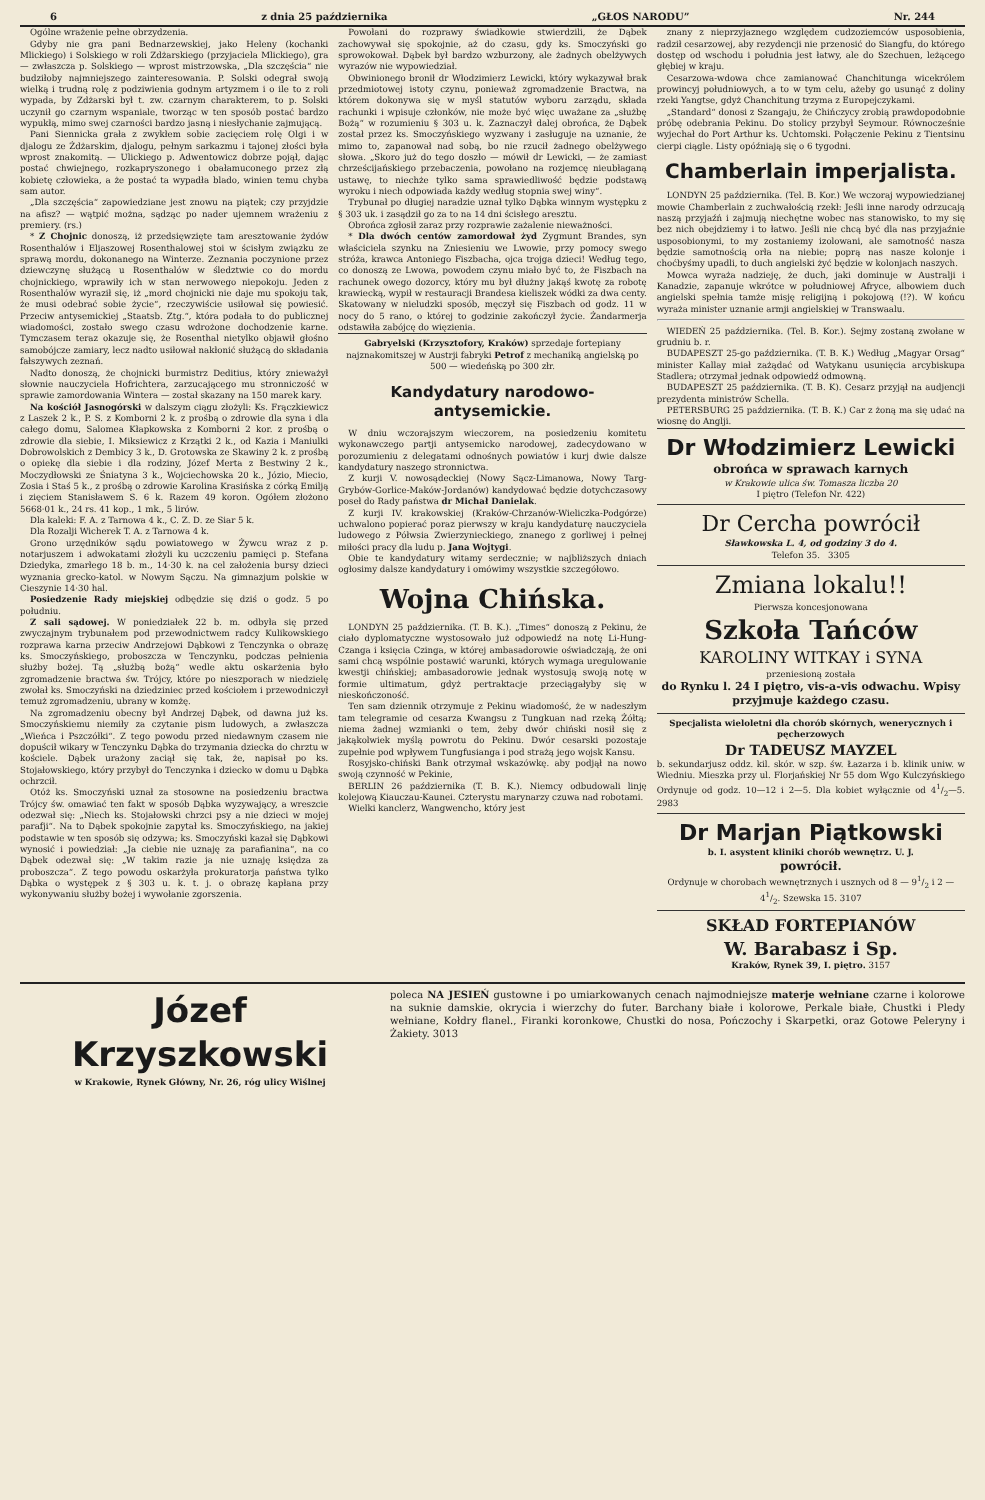6 z dnia 25 października „GŁOS NARODU” Nr. 244
Ogólne wrażenie pełne obrzydzenia.
Gdyby nie gra pani Bednarzewskiej, jako Heleny (kochanki Mlickiego) i Solskiego w roli Zdżarskiego (przyjaciela Mlickiego), gra — zwłaszcza p. Solskiego — wprost mistrzowska, „Dla szczęścia“ nie budziłoby najmniejszego zainteresowania. P. Solski odegrał swoją wielką i trudną rolę z podziwienia godnym artyzmem i o ile to z roli wypada, by Zdżarski był t. zw. czarnym charakterem, to p. Solski uczynił go czarnym wspaniale, tworząc w ten sposób postać bardzo wypukłą, mimo swej czarności bardzo jasną i niesłychanie zajmującą.
Pani Siennicka grała z zwykłem sobie zacięciem rolę Olgi i w djalogu ze Żdżarskim, djalogu, pełnym sarkazmu i tajonej złości była wprost znakomitą. — Ulickiego p. Adwentowicz dobrze pojął, dając postać chwiejnego, rozkapryszonego i obałamuconego przez złą kobietę człowieka, a że postać ta wypadła blado, winien temu chyba sam autor.
„Dla szczęścia“ zapowiedziane jest znowu na piątek; czy przyjdzie na afisz? — wątpić można, sądząc po nader ujemnem wrażeniu z premiery. (rs.)
* Z Chojnic donoszą, iż przedsięwzięte tam aresztowanie żydów Rosenthalów i Eljaszowej Rosenthalowej stoi w ścisłym związku ze sprawą mordu, dokonanego na Winterze. Zeznania poczynione przez dziewczynę służącą u Rosenthalów w śledztwie co do mordu chojnickiego, wprawiły ich w stan nerwowego niepokoju. Jeden z Rosenthalów wyraził się, iż „mord chojnicki nie daje mu spokoju tak, że musi odebrać sobie życie“, rzeczywiście usiłował się powiesić. Przeciw antysemickiej „Staatsb. Ztg.“, która podała to do publicznej wiadomości, zostało swego czasu wdrożone dochodzenie karne. Tymczasem teraz okazuje się, że Rosenthal nietylko objawił głośno samobójcze zamiary, lecz nadto usiłował nakłonić służącą do składania fałszywych zeznań.
Nadto donoszą, że chojnicki burmistrz Deditius, który znieważył słownie nauczyciela Hofrichtera, zarzucającego mu stronniczość w sprawie zamordowania Wintera — został skazany na 150 marek kary.
Na kościół Jasnogórski w dalszym ciągu złożyli: Ks. Frączkiewicz z Laszek 2 k., P. S. z Komborni 2 k. z prośbą o zdrowie dla syna i dla całego domu, Salomea Kłapkowska z Komborni 2 kor. z prośbą o zdrowie dla siebie, I. Miksiewicz z Krzątki 2 k., od Kazia i Maniulki Dobrowolskich z Dembicy 3 k., D. Grotowska ze Skawiny 2 k. z prośbą o opiekę dla siebie i dla rodziny, Józef Merta z Bestwiny 2 k., Moczydłowski ze Śniatyna 3 k., Wojciechowska 20 k., Józio, Miecio, Zosia i Staś 5 k., z prośbą o zdrowie Karolina Krasińska z córką Emilją i zięciem Stanisławem S. 6 k. Razem 49 koron. Ogółem złożono 5668·01 k., 24 rs. 41 kop., 1 mk., 5 lirów.
Dla kaleki: F. A. z Tarnowa 4 k., C. Z. D. ze Siar 5 k.
Dla Rozalji Wicherek T. A. z Tarnowa 4 k.
Grono urzędników sądu powiatowego w Żywcu wraz z p. notarjuszem i adwokatami złożyli ku uczczeniu pamięci p. Stefana Dziedyka, zmarłego 18 b. m., 14·30 k. na cel założenia bursy dzieci wyznania grecko-katol. w Nowym Sączu. Na gimnazjum polskie w Cieszynie 14·30 hal.
Posiedzenie Rady miejskiej odbędzie się dziś o godz. 5 po południu.
Z sali sądowej. W poniedziałek 22 b. m. odbyła się przed zwyczajnym trybunałem pod przewodnictwem radcy Kulikowskiego rozprawa karna przeciw Andrzejowi Dąbkowi z Tenczynka o obrazę ks. Smoczyńskiego, proboszcza w Tenczynku, podczas pełnienia służby bożej. Tą „służbą bożą“ wedle aktu oskarżenia było zgromadzenie bractwa św. Trójcy, które po nieszporach w niedzielę zwołał ks. Smoczyński na dziedziniec przed kościołem i przewodniczył temuż zgromadzeniu, ubrany w komżę.
Na zgromadzeniu obecny był Andrzej Dąbek, od dawna już ks. Smoczyńskiemu niemiły za czytanie pism ludowych, a zwłaszcza „Wieńca i Pszczółki“. Z tego powodu przed niedawnym czasem nie dopuścił wikary w Tenczynku Dąbka do trzymania dziecka do chrztu w kościele. Dąbek urażony zaciął się tak, że, napisał po ks. Stojałowskiego, który przybył do Tenczynka i dziecko w domu u Dąbka ochrzcił.
Otóż ks. Smoczyński uznał za stosowne na posiedzeniu bractwa Trójcy św. omawiać ten fakt w sposób Dąbka wyzywający, a wreszcie odezwał się: „Niech ks. Stojałowski chrzci psy a nie dzieci w mojej parafji“. Na to Dąbek spokojnie zapytał ks. Smoczyńskiego, na jakiej podstawie w ten sposób się odzywa; ks. Smoczyński kazał się Dąbkowi wynosić i powiedział: „Ja ciebie nie uznaję za parafianina“, na co Dąbek odezwał się: „W takim razie ja nie uznaję księdza za proboszcza“. Z tego powodu oskarżyła prokuratorja państwa tylko Dąbka o występek z § 303 u. k. t. j. o obrazę kapłana przy wykonywaniu służby bożej i wywołanie zgorszenia.
Powołani do rozprawy świadkowie stwierdzili, że Dąbek zachowywał się spokojnie, aż do czasu, gdy ks. Smoczyński go sprowokował. Dąbek był bardzo wzburzony, ale żadnych obelżywych wyrazów nie wypowiedział.
Obwinionego bronił dr Włodzimierz Lewicki, który wykazywał brak przedmiotowej istoty czynu, ponieważ zgromadzenie Bractwa, na którem dokonywa się w myśl statutów wyboru zarządu, składa rachunki i wpisuje członków, nie może być więc uważane za „służbę Bożą“ w rozumieniu § 303 u. k. Zaznaczył dalej obrońca, że Dąbek został przez ks. Smoczyńskiego wyzwany i zasługuje na uznanie, że mimo to, zapanował nad sobą, bo nie rzucił żadnego obelżywego słowa. „Skoro już do tego doszło — mówił dr Lewicki, — że zamiast chrześcijańskiego przebaczenia, powołano na rozjemcę nieubłaganą ustawę, to niechże tylko sama sprawiedliwość będzie podstawą wyroku i niech odpowiada każdy według stopnia swej winy“.
Trybunał po długiej naradzie uznał tylko Dąbka winnym występku z § 303 uk. i zasądził go za to na 14 dni ścisłego aresztu.
Obrońca zgłosił zaraz przy rozprawie zażalenie nieważności.
* Dla dwóch centów zamordował żyd Zygmunt Brandes, syn właściciela szynku na Zniesieniu we Lwowie, przy pomocy swego stróża, krawca Antoniego Fiszbacha, ojca trojga dzieci! Według tego, co donoszą ze Lwowa, powodem czynu miało być to, że Fiszbach na rachunek owego dozorcy, który mu był dłużny jakąś kwotę za robotę krawiecką, wypił w restauracji Brandesa kieliszek wódki za dwa centy. Skatowany w nieludzki sposób, męczył się Fiszbach od godz. 11 w nocy do 5 rano, o której to godzinie zakończył życie. Żandarmerja odstawiła zabójcę do więzienia.
Gabryelski (Krzysztofory, Kraków) sprzedaje fortepiany najznakomitszej w Austrji fabryki Petrof z mechaniką angielską po 500 — wiedeńską po 300 złr.
Kandydatury narodowo-antysemickie.
W dniu wczorajszym wieczorem, na posiedzeniu komitetu wykonawczego partji antysemicko narodowej, zadecydowano w porozumieniu z delegatami odnośnych powiatów i kurj dwie dalsze kandydatury naszego stronnictwa.
Z kurji V. nowosądeckiej (Nowy Sącz-Limanowa, Nowy Targ-Grybów-Gorlice-Maków-Jordanów) kandydować będzie dotychczasowy poseł do Rady państwa dr Michał Danielak.
Z kurji IV. krakowskiej (Kraków-Chrzanów-Wieliczka-Podgórze) uchwalono popierać poraz pierwszy w kraju kandydaturę nauczyciela ludowego z Półwsia Zwierzynieckiego, znanego z gorliwej i pełnej miłości pracy dla ludu p. Jana Wojtygi.
Obie te kandydatury witamy serdecznie; w najbliższych dniach ogłosimy dalsze kandydatury i omówimy wszystkie szczegółowo.
Wojna Chińska.
LONDYN 25 października. (T. B. K.). „Times“ donoszą z Pekinu, że ciało dyplomatyczne wystosowało już odpowiedź na notę Li-Hung-Czanga i księcia Czinga, w której ambasadorowie oświadczają, że oni sami chcą wspólnie postawić warunki, których wymaga uregulowanie kwestji chińskiej; ambasadorowie jednak wystosują swoją notę w formie ultimatum, gdyż pertraktacje przeciągałyby się w nieskończoność.
Ten sam dziennik otrzymuje z Pekinu wiadomość, że w nadeszłym tam telegramie od cesarza Kwangsu z Tungkuan nad rzeką Żółtą; niema żadnej wzmianki o tem, żeby dwór chiński nosił się z jakąkolwiek myślą powrotu do Pekinu. Dwór cesarski pozostaje zupełnie pod wpływem Tungfusianga i pod strażą jego wojsk Kansu.
Rosyjsko-chiński Bank otrzymał wskazówkę. aby podjął na nowo swoją czynność w Pekinie,
BERLIN 26 października (T. B. K.). Niemcy odbudowali linję kolejową Kiauczau-Kaunei. Czterystu marynarzy czuwa nad robotami.
Wielki kanclerz, Wangwencho, który jest
znany z nieprzyjaznego względem cudzoziemców usposobienia, radził cesarzowej, aby rezydencji nie przenosić do Siangfu, do którego dostęp od wschodu i południa jest łatwy, ale do Szechuen, leżącego głębiej w kraju.
Cesarzowa-wdowa chce zamianować Chanchitunga wicekrólem prowincyj południowych, a to w tym celu, ażeby go usunąć z doliny rzeki Yangtse, gdyż Chanchitung trzyma z Europejczykami.
„Standard“ donosi z Szangaju, że Chińczycy zrobią prawdopodobnie próbę odebrania Pekinu. Do stolicy przybył Seymour. Równocześnie wyjechał do Port Arthur ks. Uchtomski. Połączenie Pekinu z Tientsinu cierpi ciągle. Listy opóźniają się o 6 tygodni.
Chamberlain imperjalista.
LONDYN 25 października. (Tel. B. Kor.) We wczoraj wypowiedzianej mowie Chamberlain z zuchwałością rzekł: Jeśli inne narody odrzucają naszą przyjaźń i zajmują niechętne wobec nas stanowisko, to my się bez nich obejdziemy i to łatwo. Jeśli nie chcą być dla nas przyjaźnie usposobionymi, to my zostaniemy izolowani, ale samotność nasza będzie samotnością orła na niebie; poprą nas nasze kolonje i choćbyśmy upadli, to duch angielski żyć będzie w kolonjach naszych.
Mowca wyraża nadzieję, że duch, jaki dominuje w Australji i Kanadzie, zapanuje wkrótce w południowej Afryce, albowiem duch angielski spełnia tamże misję religijną i pokojową (!?). W końcu wyraża minister uznanie armji angielskiej w Transwaalu.
WIEDEŃ 25 października. (Tel. B. Kor.). Sejmy zostaną zwołane w grudniu b. r.
BUDAPESZT 25-go października. (T. B. K.) Według „Magyar Orsag“ minister Kallay miał zażądać od Watykanu usunięcia arcybiskupa Stadlera; otrzymał jednak odpowiedź odmowną.
BUDAPESZT 25 października. (T. B. K). Cesarz przyjął na audjencji prezydenta ministrów Schella.
PETERSBURG 25 października. (T. B. K.) Car z żoną ma się udać na wiosnę do Anglji.
Dr Włodzimierz Lewicki
obrońca w sprawach karnych
w Krakowie ulica św. Tomasza liczba 20
I piętro (Telefon Nr. 422)
Dr Cercha powrócił
Sławkowska L. 4, od godziny 3 do 4.
Telefon 35. 3305
Zmiana lokalu!!
Pierwsza koncesjonowana
Szkoła Tańców
KAROLINY WITKAY i SYNA
przeniesioną została
do Rynku l. 24 I piętro, vis-a-vis odwachu. Wpisy przyjmuje każdego czasu.
Specjalista wieloletni dla chorób skórnych, wenerycznych i pęcherzowych
Dr TADEUSZ MAYZEL
b. sekundarjusz oddz. kil. skór. w szp. św. Łazarza i b. klinik uniw. w Wiedniu. Mieszka przy ul. Florjańskiej Nr 55 dom Wgo Kulczyńskiego Ordynuje od godz. 10—12 i 2—5. Dla kobiet wyłącznie od 41/2—5. 2983
Dr Marjan Piątkowski
b. I. asystent kliniki chorób wewnętrz. U. J.
powrócił.
Ordynuje w chorobach wewnętrznych i usznych od 8 — 91/2 i 2 — 41/2. Szewska 15. 3107
SKŁAD FORTEPIANÓW
W. Barabasz i Sp.
Kraków, Rynek 39, I. piętro. 3157
Józef Krzyszkowski
w Krakowie, Rynek Główny, Nr. 26, róg ulicy Wiślnej
poleca NA JESIEŃ gustowne i po umiarkowanych cenach najmodniejsze materje wełniane czarne i kolorowe na suknie damskie, okrycia i wierzchy do futer. Barchany białe i kolorowe, Perkale białe, Chustki i Pledy wełniane, Kołdry flanel., Firanki koronkowe, Chustki do nosa, Pończochy i Skarpetki, oraz Gotowe Peleryny i Żakiety. 3013